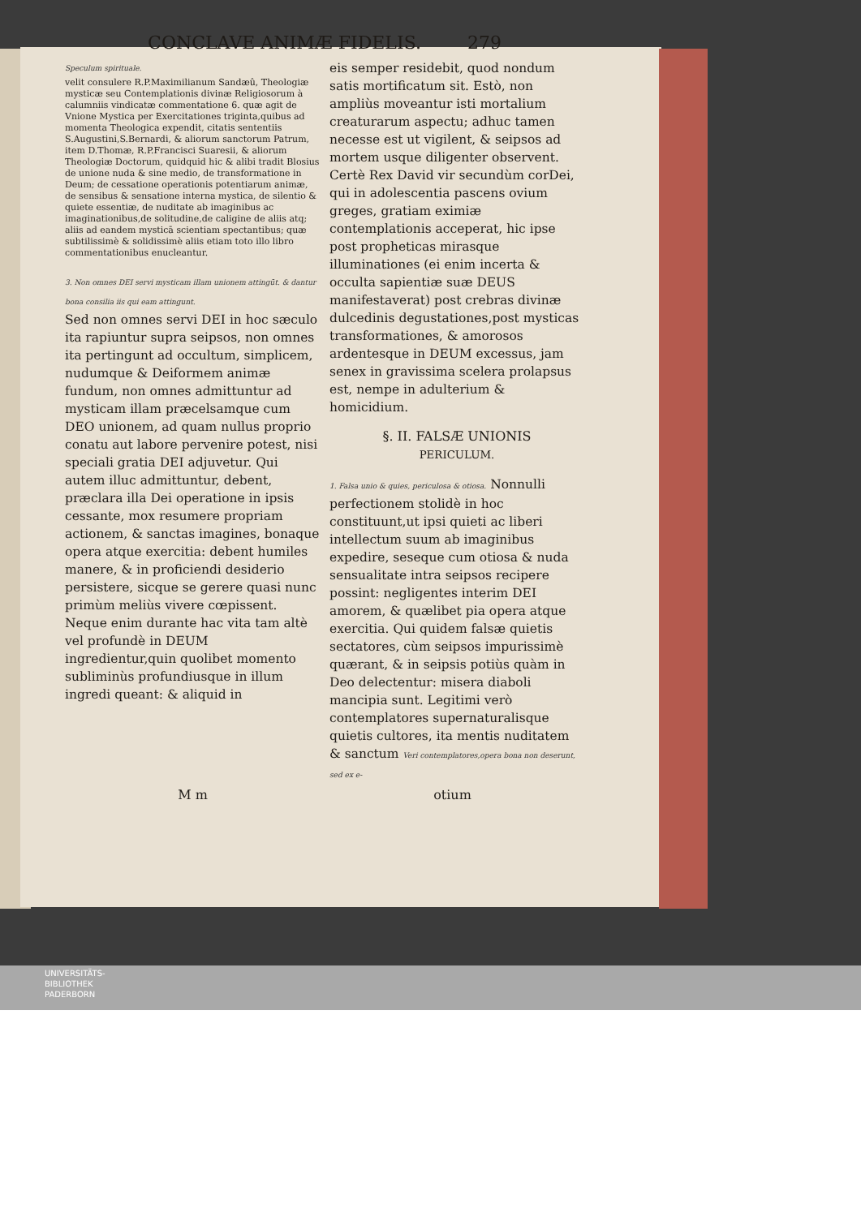CONCLAVE ANIMÆ FIDELIS. 279
Speculum spirituale.
velit consulere R.P.Maximilianum Sandæû, Theologiæ mysticæ seu Contemplationis divinæ Religiosorum à calumniis vindicatæ commentatione 6. quæ agit de Vnione Mystica per Exercitationes triginta,quibus ad momenta Theologica expendit, citatis sententiis S.Augustini,S.Bernardi, & aliorum sanctorum Patrum, item D.Thomæ, R.P.Francisci Suaresii, & aliorum Theologiæ Doctorum, quidquid hic & alibi tradit Blosius de unione nuda & sine medio, de transformatione in Deum; de cessatione operationis potentiarum animæ, de sensibus & sensatione interna mystica, de silentio & quiete essentiæ, de nuditate ab imaginibus ac imaginationibus,de solitudine,de caligine de aliis atq; aliis ad eandem mysticā scientiam spectantibus; quæ subtilissimè & solidissimè aliis etiam toto illo libro commentationibus enucleantur.
3. Non omnes DEI servi mysticam illam unionem attingūt. & dantur bona consilia iis qui eam attingunt.
Sed non omnes servi DEI in hoc sæculo ita rapiuntur supra seipsos, non omnes ita pertingunt ad occultum, simplicem, nudumque & Deiformem animæ fundum, non omnes admittuntur ad mysticam illam præcelsamque cum DEO unionem, ad quam nullus proprio conatu aut labore pervenire potest, nisi speciali gratia DEI adjuvetur. Qui autem illuc admittuntur, debent, præclara illa Dei operatione in ipsis cessante, mox resumere propriam actionem, & sanctas imagines, bonaque opera atque exercitia: debent humiles manere, & in proficiendi desiderio persistere, sicque se gerere quasi nunc primùm meliùs vivere cœpissent. Neque enim durante hac vita tam altè vel profundè in DEUM ingredientur,quin quolibet momento subliminùs profundiusque in illum ingredi queant: & aliquid in
eis semper residebit, quod nondum satis mortificatum sit. Estò, non ampliùs moveantur isti mortalium creaturarum aspectu; adhuc tamen necesse est ut vigilent, & seipsos ad mortem usque diligenter observent. Certè Rex David vir secundùm corDei, qui in adolescentia pascens ovium greges, gratiam eximiæ contemplationis acceperat, hic ipse post propheticas mirasque illuminationes (ei enim incerta & occulta sapientiæ suæ DEUS manifestaverat) post crebras divinæ dulcedinis degustationes,post mysticas transformationes, & amorosos ardentesque in DEUM excessus, jam senex in gravissima scelera prolapsus est, nempe in adulterium & homicidium.
§. II. FALSÆ UNIONIS
PERICULUM.
1. Falsa unio & quies, periculosa & otiosa. Nonnulli perfectionem stolidè in hoc constituunt,ut ipsi quieti ac liberi intellectum suum ab imaginibus expedire, seseque cum otiosa & nuda sensualitate intra seipsos recipere possint: negligentes interim DEI amorem, & quælibet pia opera atque exercitia. Qui quidem falsæ quietis sectatores, cùm seipsos impurissimè quærant, & in seipsis potiùs quàm in Deo delectentur: misera diaboli mancipia sunt. Legitimi verò contemplatores supernaturalisque quietis cultores, ita mentis nuditatem & sanctum Veri contemplatores,opera bona non deserunt, sed ex e-
M m otium
UNIVERSITÄTS-
BIBLIOTHEK
PADERBORN